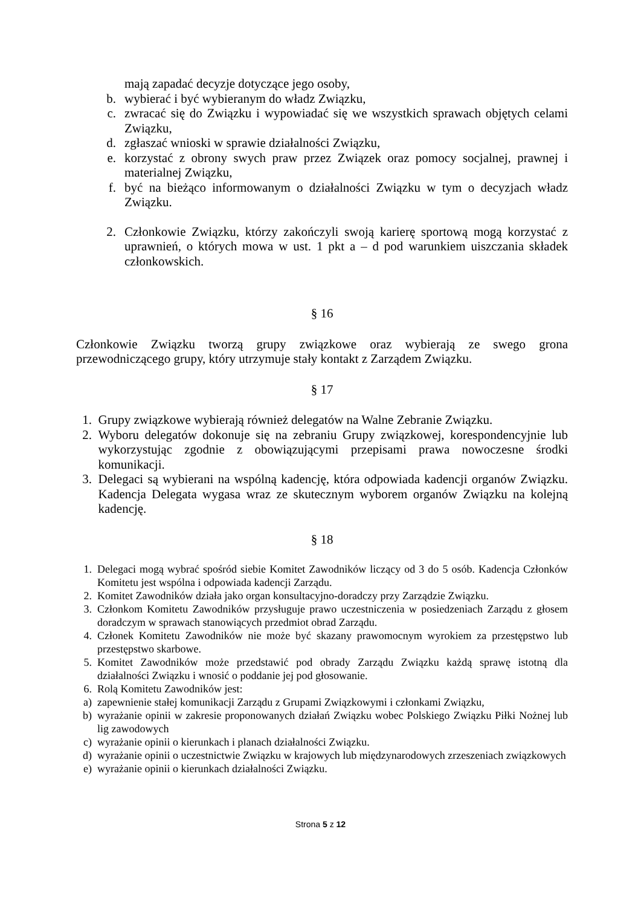mają zapadać decyzje dotyczące jego osoby,
b. wybierać i być wybieranym do władz Związku,
c. zwracać się do Związku i wypowiadać się we wszystkich sprawach objętych celami Związku,
d. zgłaszać wnioski w sprawie działalności Związku,
e. korzystać z obrony swych praw przez Związek oraz pomocy socjalnej, prawnej i materialnej Związku,
f. być na bieżąco informowanym o działalności Związku w tym o decyzjach władz Związku.
2. Członkowie Związku, którzy zakończyli swoją karierę sportową mogą korzystać z uprawnień, o których mowa w ust. 1 pkt a – d pod warunkiem uiszczania składek członkowskich.
§ 16
Członkowie Związku tworzą grupy związkowe oraz wybierają ze swego grona przewodniczącego grupy, który utrzymuje stały kontakt z Zarządem Związku.
§ 17
1. Grupy związkowe wybierają również delegatów na Walne Zebranie Związku.
2. Wyboru delegatów dokonuje się na zebraniu Grupy związkowej, korespondencyjnie lub wykorzystując zgodnie z obowiązującymi przepisami prawa nowoczesne środki komunikacji.
3. Delegaci są wybierani na wspólną kadencję, która odpowiada kadencji organów Związku. Kadencja Delegata wygasa wraz ze skutecznym wyborem organów Związku na kolejną kadencję.
§ 18
1. Delegaci mogą wybrać spośród siebie Komitet Zawodników liczący od 3 do 5 osób. Kadencja Członków Komitetu jest wspólna i odpowiada kadencji Zarządu.
2. Komitet Zawodników działa jako organ konsultacyjno-doradczy przy Zarządzie Związku.
3. Członkom Komitetu Zawodników przysługuje prawo uczestniczenia w posiedzeniach Zarządu z głosem doradczym w sprawach stanowiących przedmiot obrad Zarządu.
4. Członek Komitetu Zawodników nie może być skazany prawomocnym wyrokiem za przestępstwo lub przestępstwo skarbowe.
5. Komitet Zawodników może przedstawić pod obrady Zarządu Związku każdą sprawę istotną dla działalności Związku i wnosić o poddanie jej pod głosowanie.
6. Rolą Komitetu Zawodników jest:
a) zapewnienie stałej komunikacji Zarządu z Grupami Związkowymi i członkami Związku,
b) wyrażanie opinii w zakresie proponowanych działań Związku wobec Polskiego Związku Piłki Nożnej lub lig zawodowych
c) wyrażanie opinii o kierunkach i planach działalności Związku.
d) wyrażanie opinii o uczestnictwie Związku w krajowych lub międzynarodowych zrzeszeniach związkowych
e) wyrażanie opinii o kierunkach działalności Związku.
Strona 5 z 12